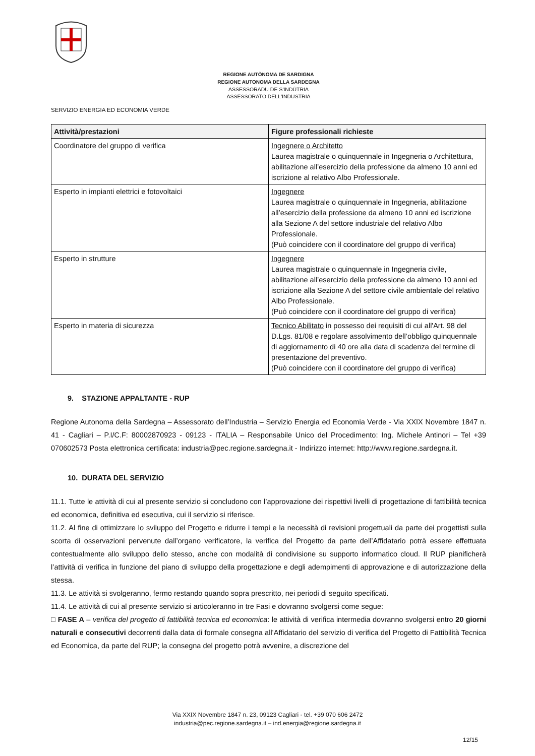REGIONE AUTÒNOMA DE SARDIGNA
REGIONE AUTONOMA DELLA SARDEGNA
ASSESSORADU DE S'INDÚTRIA
ASSESSORATO DELL'INDUSTRIA
SERVIZIO ENERGIA ED ECONOMIA VERDE
| Attività/prestazioni | Figure professionali richieste |
| --- | --- |
| Coordinatore del gruppo di verifica | Ingegnere o Architetto Laurea magistrale o quinquennale in Ingegneria o Architettura, abilitazione all’esercizio della professione da almeno 10 anni ed iscrizione al relativo Albo Professionale. |
| Esperto in impianti elettrici e fotovoltaici | Ingegnere Laurea magistrale o quinquennale in Ingegneria, abilitazione all’esercizio della professione da almeno 10 anni ed iscrizione alla Sezione A del settore industriale del relativo Albo Professionale. (Può coincidere con il coordinatore del gruppo di verifica) |
| Esperto in strutture | Ingegnere Laurea magistrale o quinquennale in Ingegneria civile, abilitazione all’esercizio della professione da almeno 10 anni ed iscrizione alla Sezione A del settore civile ambientale del relativo Albo Professionale. (Può coincidere con il coordinatore del gruppo di verifica) |
| Esperto in materia di sicurezza | Tecnico Abilitato in possesso dei requisiti di cui all'Art. 98 del D.Lgs. 81/08 e regolare assolvimento dell’obbligo quinquennale di aggiornamento di 40 ore alla data di scadenza del termine di presentazione del preventivo. (Può coincidere con il coordinatore del gruppo di verifica) |
9. STAZIONE APPALTANTE - RUP
Regione Autonoma della Sardegna – Assessorato dell’Industria – Servizio Energia ed Economia Verde - Via XXIX Novembre 1847 n. 41 - Cagliari – P.I/C.F: 80002870923 - 09123 - ITALIA – Responsabile Unico del Procedimento: Ing. Michele Antinori – Tel +39 070602573 Posta elettronica certificata: industria@pec.regione.sardegna.it - Indirizzo internet: http://www.regione.sardegna.it.
10. DURATA DEL SERVIZIO
11.1. Tutte le attività di cui al presente servizio si concludono con l’approvazione dei rispettivi livelli di progettazione di fattibilità tecnica ed economica, definitiva ed esecutiva, cui il servizio si riferisce.
11.2. Al fine di ottimizzare lo sviluppo del Progetto e ridurre i tempi e la necessità di revisioni progettuali da parte dei progettisti sulla scorta di osservazioni pervenute dall’organo verificatore, la verifica del Progetto da parte dell’Affidatario potrà essere effettuata contestualmente allo sviluppo dello stesso, anche con modalità di condivisione su supporto informatico cloud. Il RUP pianificherà l’attività di verifica in funzione del piano di sviluppo della progettazione e degli adempimenti di approvazione e di autorizzazione della stessa.
11.3. Le attività si svolgeranno, fermo restando quando sopra prescritto, nei periodi di seguito specificati.
11.4. Le attività di cui al presente servizio si articoleranno in tre Fasi e dovranno svolgersi come segue:
□ FASE A – verifica del progetto di fattibilità tecnica ed economica: le attività di verifica intermedia dovranno svolgersi entro 20 giorni naturali e consecutivi decorrenti dalla data di formale consegna all’Affidatario del servizio di verifica del Progetto di Fattibilità Tecnica ed Economica, da parte del RUP; la consegna del progetto potrà avvenire, a discrezione del
Via XXIX Novembre 1847 n. 23, 09123 Cagliari - tel. +39 070 606 2472
industria@pec.regione.sardegna.it – ind.energia@regione.sardegna.it
12/15